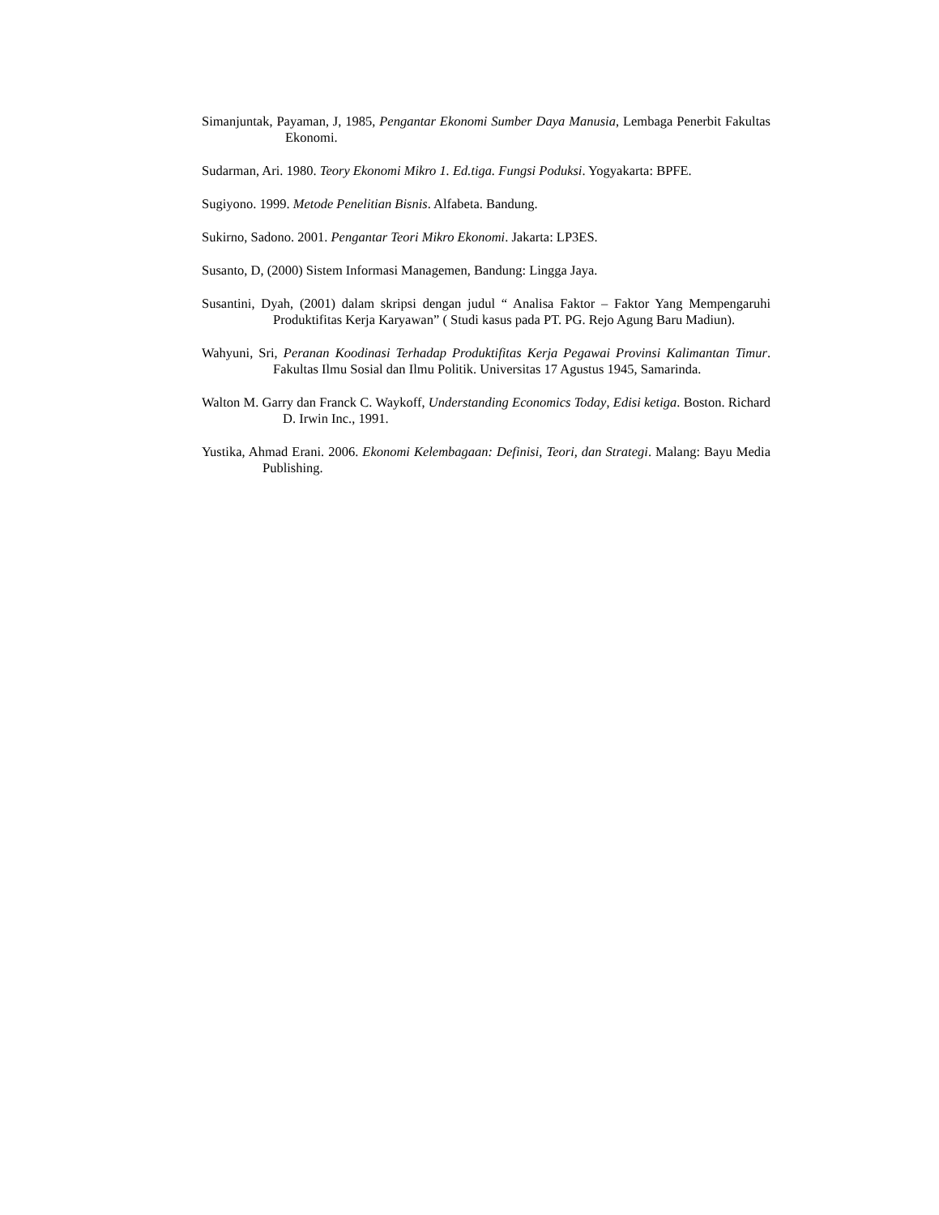Simanjuntak, Payaman, J, 1985, Pengantar Ekonomi Sumber Daya Manusia, Lembaga Penerbit Fakultas Ekonomi.
Sudarman, Ari. 1980. Teory Ekonomi Mikro 1. Ed.tiga. Fungsi Poduksi. Yogyakarta: BPFE.
Sugiyono. 1999. Metode Penelitian Bisnis. Alfabeta. Bandung.
Sukirno, Sadono. 2001. Pengantar Teori Mikro Ekonomi. Jakarta: LP3ES.
Susanto, D, (2000) Sistem Informasi Managemen, Bandung: Lingga Jaya.
Susantini, Dyah, (2001) dalam skripsi dengan judul “ Analisa Faktor – Faktor Yang Mempengaruhi Produktifitas Kerja Karyawan” ( Studi kasus pada PT. PG. Rejo Agung Baru Madiun).
Wahyuni, Sri, Peranan Koodinasi Terhadap Produktifitas Kerja Pegawai Provinsi Kalimantan Timur. Fakultas Ilmu Sosial dan Ilmu Politik. Universitas 17 Agustus 1945, Samarinda.
Walton M. Garry dan Franck C. Waykoff, Understanding Economics Today, Edisi ketiga. Boston. Richard D. Irwin Inc., 1991.
Yustika, Ahmad Erani. 2006. Ekonomi Kelembagaan: Definisi, Teori, dan Strategi. Malang: Bayu Media Publishing.